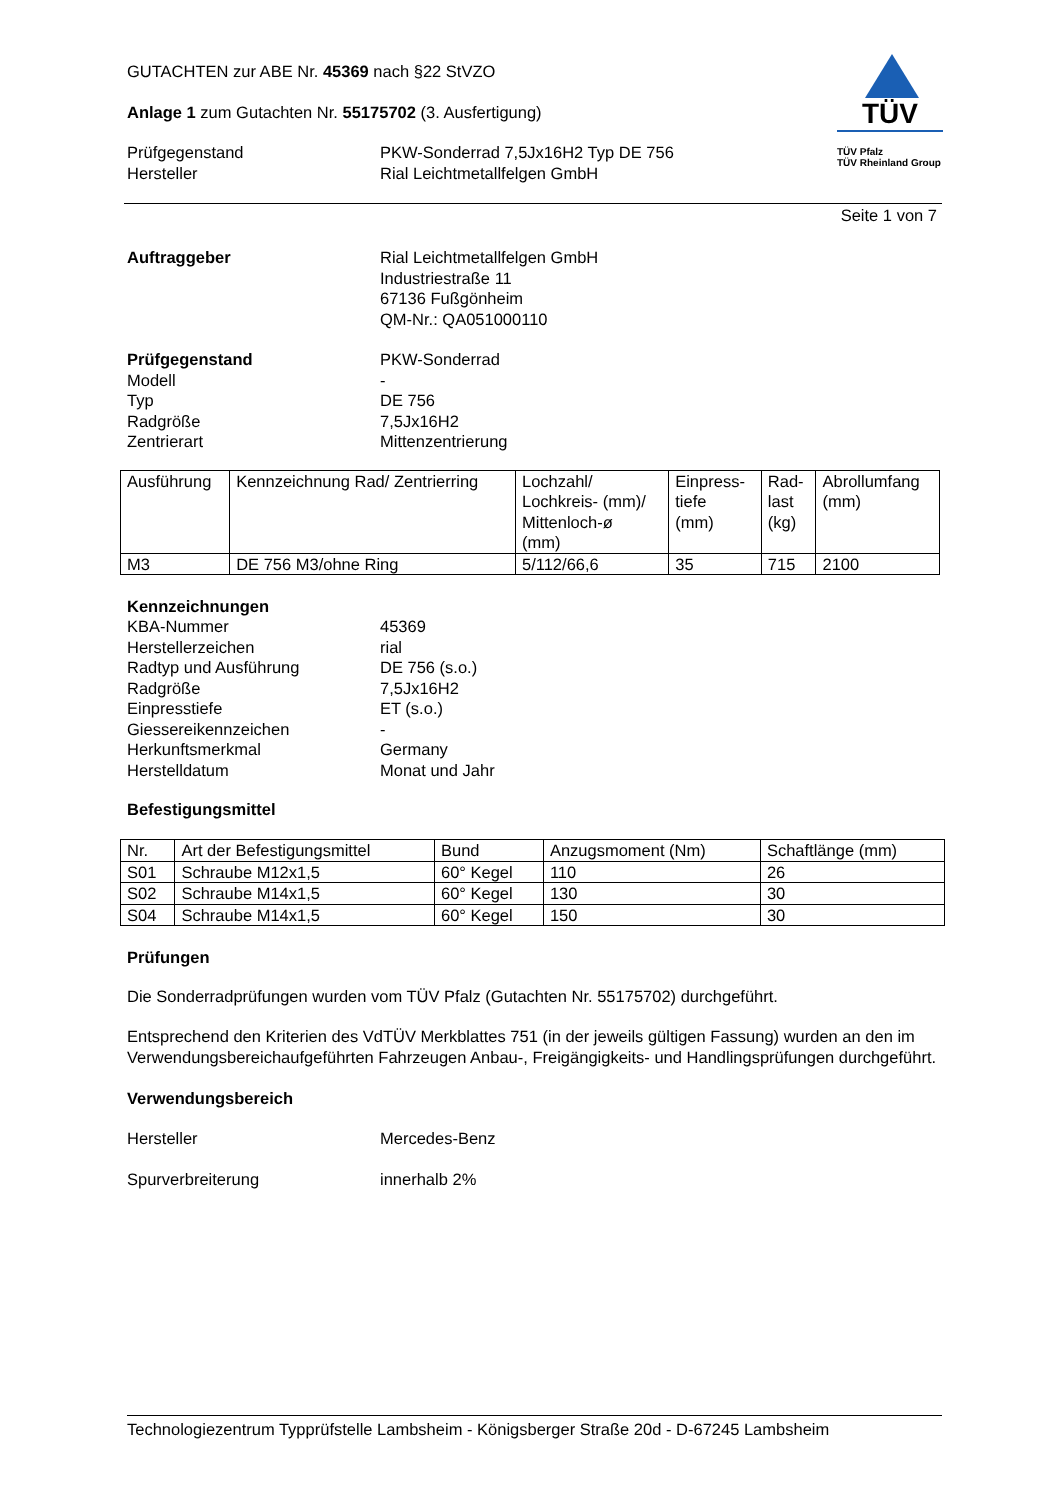GUTACHTEN zur ABE Nr. 45369 nach §22 StVZO
Anlage 1 zum Gutachten Nr. 55175702 (3. Ausfertigung)
Prüfgegenstand PKW-Sonderrad 7,5Jx16H2 Typ DE 756
Hersteller Rial Leichtmetallfelgen GmbH
TÜV
TÜV Pfalz
TÜV Rheinland Group
Seite 1 von 7
Auftraggeber Rial Leichtmetallfelgen GmbH
Industriestraße 11
67136 Fußgönheim
QM-Nr.: QA051000110
Prüfgegenstand PKW-Sonderrad
Modell -
Typ DE 756
Radgröße 7,5Jx16H2
Zentrierart Mittenzentrierung
| Ausführung | Kennzeichnung Rad/ Zentrierring | Lochzahl/ Lochkreis- (mm)/ Mittenloch-ø (mm) | Einpress- tiefe (mm) | Rad- last (kg) | Abrollumfang (mm) |
| --- | --- | --- | --- | --- | --- |
| M3 | DE 756 M3/ohne Ring | 5/112/66,6 | 35 | 715 | 2100 |
Kennzeichnungen
KBA-Nummer 45369
Herstellerzeichen rial
Radtyp und Ausführung DE 756 (s.o.)
Radgröße 7,5Jx16H2
Einpresstiefe ET (s.o.)
Giessereikennzeichen -
Herkunftsmerkmal Germany
Herstelldatum Monat und Jahr
Befestigungsmittel
| Nr. | Art der Befestigungsmittel | Bund | Anzugsmoment (Nm) | Schaftlänge (mm) |
| --- | --- | --- | --- | --- |
| S01 | Schraube M12x1,5 | 60° Kegel | 110 | 26 |
| S02 | Schraube M14x1,5 | 60° Kegel | 130 | 30 |
| S04 | Schraube M14x1,5 | 60° Kegel | 150 | 30 |
Prüfungen
Die Sonderradprüfungen wurden vom TÜV Pfalz (Gutachten Nr. 55175702) durchgeführt.
Entsprechend den Kriterien des VdTÜV Merkblattes 751 (in der jeweils gültigen Fassung) wurden an den im Verwendungsbereichaufgeführten Fahrzeugen Anbau-, Freigängigkeits- und Handlingsprüfungen durchgeführt.
Verwendungsbereich
Hersteller Mercedes-Benz
Spurverbreiterung innerhalb 2%
Technologiezentrum Typprüfstelle Lambsheim - Königsberger Straße 20d - D-67245 Lambsheim